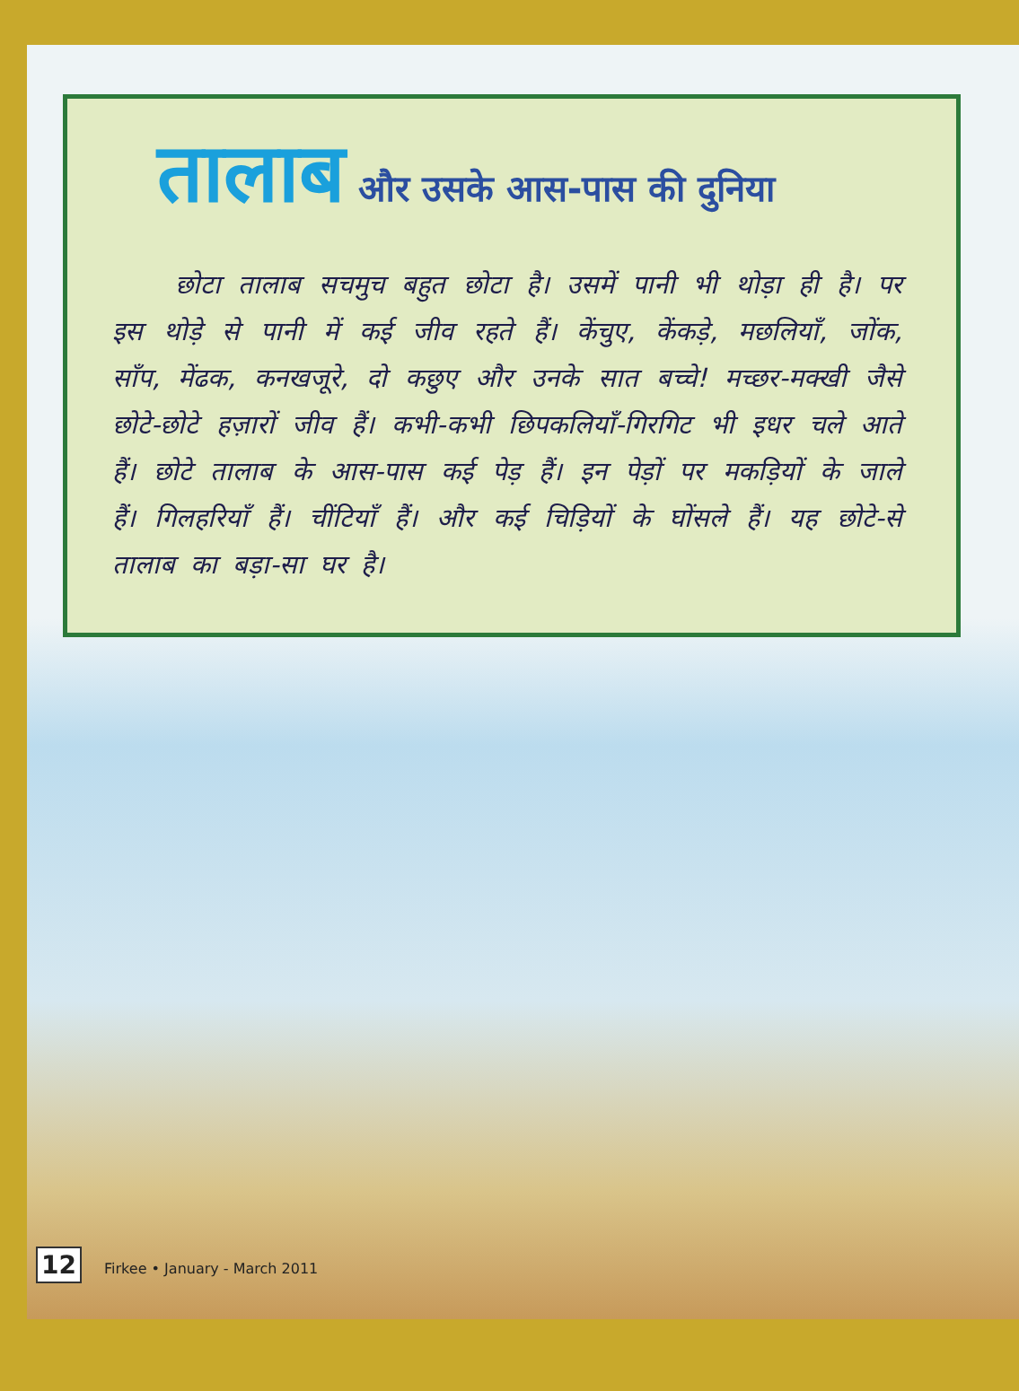तालाब और उसके आस-पास की दुनिया
छोटा तालाब सचमुच बहुत छोटा है। उसमें पानी भी थोड़ा ही है। पर इस थोड़े से पानी में कई जीव रहते हैं। केंचुए, केंकड़े, मछलियाँ, जोंक, साँप, मेंढक, कनखजूरे, दो कछुए और उनके सात बच्चे! मच्छर-मक्खी जैसे छोटे-छोटे हज़ारों जीव हैं। कभी-कभी छिपकलियाँ-गिरगिट भी इधर चले आते हैं। छोटे तालाब के आस-पास कई पेड़ हैं। इन पेड़ों पर मकड़ियों के जाले हैं। गिलहरियाँ हैं। चींटियाँ हैं। और कई चिड़ियों के घोंसले हैं। यह छोटे-से तालाब का बड़ा-सा घर है।
12 Firkee • January - March 2011